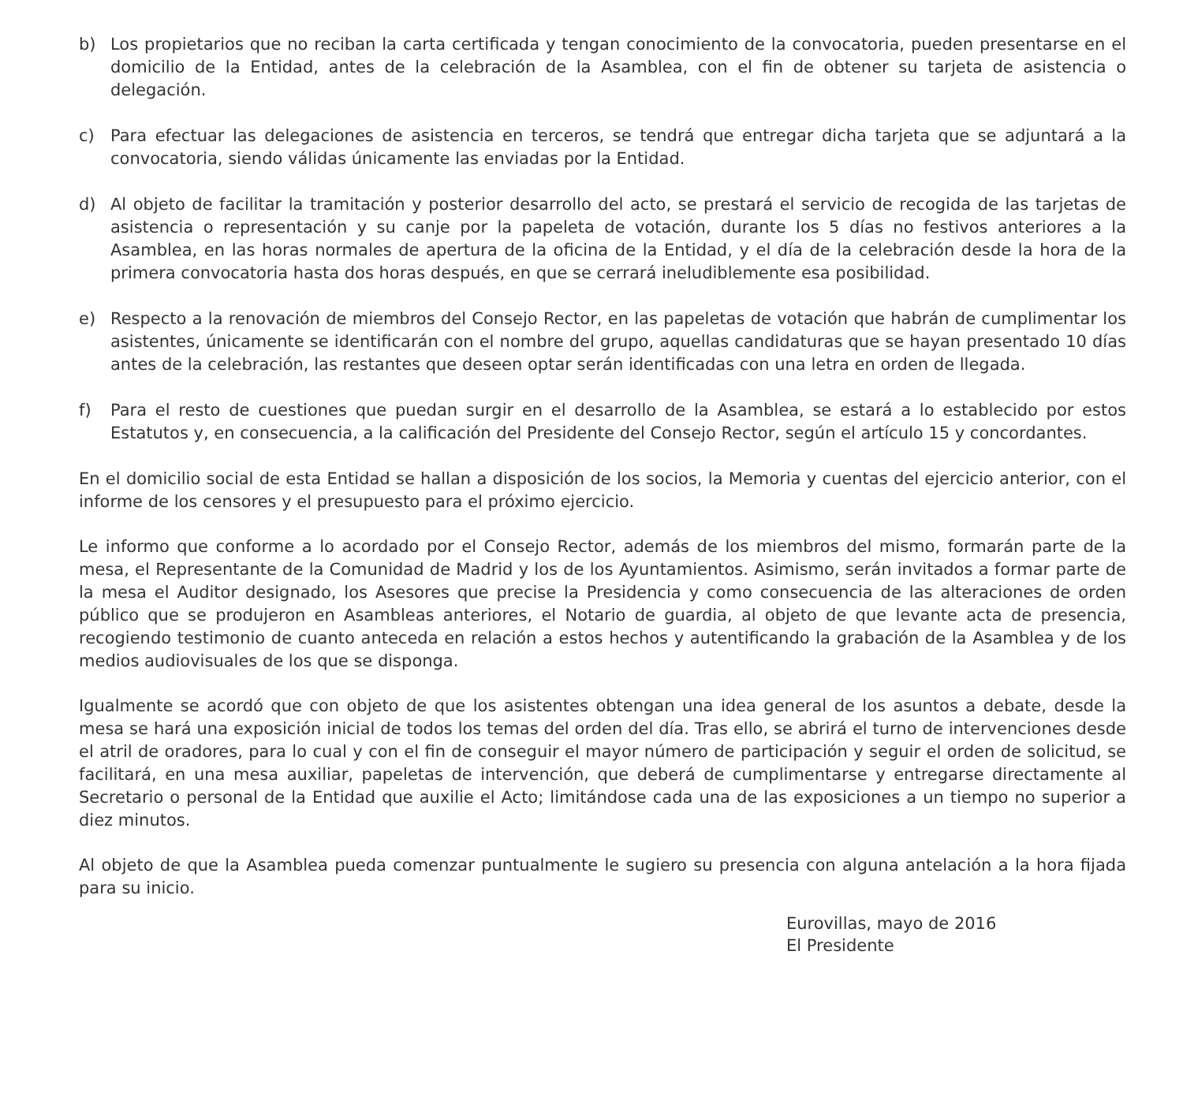b) Los propietarios que no reciban la carta certificada y tengan conocimiento de la convocatoria, pueden presentarse en el domicilio de la Entidad, antes de la celebración de la Asamblea, con el fin de obtener su tarjeta de asistencia o delegación.
c) Para efectuar las delegaciones de asistencia en terceros, se tendrá que entregar dicha tarjeta que se adjuntará a la convocatoria, siendo válidas únicamente las enviadas por la Entidad.
d) Al objeto de facilitar la tramitación y posterior desarrollo del acto, se prestará el servicio de recogida de las tarjetas de asistencia o representación y su canje por la papeleta de votación, durante los 5 días no festivos anteriores a la Asamblea, en las horas normales de apertura de la oficina de la Entidad, y el día de la celebración desde la hora de la primera convocatoria hasta dos horas después, en que se cerrará ineludiblemente esa posibilidad.
e) Respecto a la renovación de miembros del Consejo Rector, en las papeletas de votación que habrán de cumplimentar los asistentes, únicamente se identificarán con el nombre del grupo, aquellas candidaturas que se hayan presentado 10 días antes de la celebración, las restantes que deseen optar serán identificadas con una letra en orden de llegada.
f) Para el resto de cuestiones que puedan surgir en el desarrollo de la Asamblea, se estará a lo establecido por estos Estatutos y, en consecuencia, a la calificación del Presidente del Consejo Rector, según el artículo 15 y concordantes.
En el domicilio social de esta Entidad se hallan a disposición de los socios, la Memoria y cuentas del ejercicio anterior, con el informe de los censores y el presupuesto para el próximo ejercicio.
Le informo que conforme a lo acordado por el Consejo Rector, además de los miembros del mismo, formarán parte de la mesa, el Representante de la Comunidad de Madrid y los de los Ayuntamientos. Asimismo, serán invitados a formar parte de la mesa el Auditor designado, los Asesores que precise la Presidencia y como consecuencia de las alteraciones de orden público que se produjeron en Asambleas anteriores, el Notario de guardia, al objeto de que levante acta de presencia, recogiendo testimonio de cuanto anteceda en relación a estos hechos y autentificando la grabación de la Asamblea y de los medios audiovisuales de los que se disponga.
Igualmente se acordó que con objeto de que los asistentes obtengan una idea general de los asuntos a debate, desde la mesa se hará una exposición inicial de todos los temas del orden del día. Tras ello, se abrirá el turno de intervenciones desde el atril de oradores, para lo cual y con el fin de conseguir el mayor número de participación y seguir el orden de solicitud, se facilitará, en una mesa auxiliar, papeletas de intervención, que deberá de cumplimentarse y entregarse directamente al Secretario o personal de la Entidad que auxilie el Acto; limitándose cada una de las exposiciones a un tiempo no superior a diez minutos.
Al objeto de que la Asamblea pueda comenzar puntualmente le sugiero su presencia con alguna antelación a la hora fijada para su inicio.
Eurovillas, mayo de 2016
El Presidente